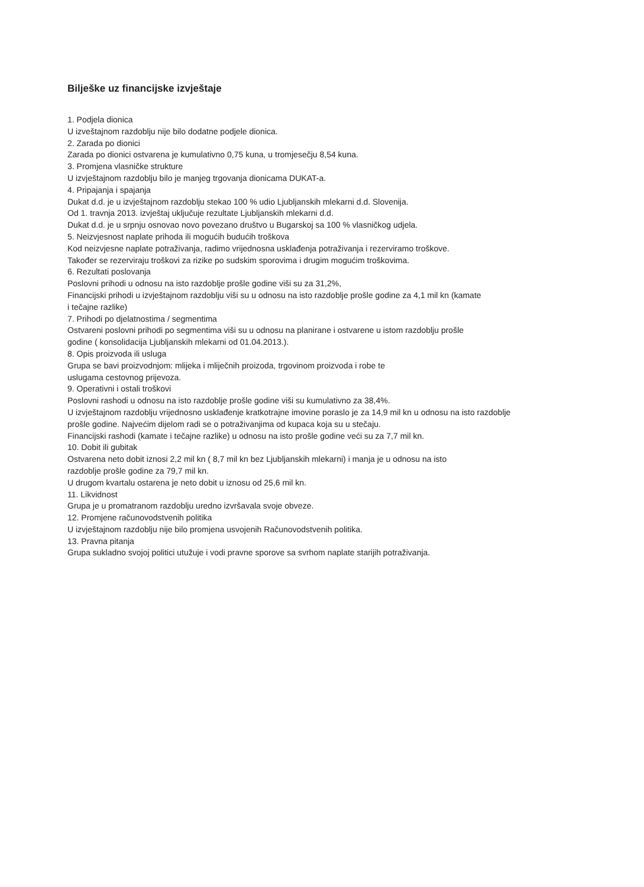Bilješke uz financijske izvještaje
1. Podjela dionica
U izveštajnom razdoblju nije bilo dodatne podjele dionica.
2. Zarada po dionici
Zarada po dionici ostvarena je kumulativno 0,75 kuna, u tromjesečju 8,54 kuna.
3. Promjena vlasničke strukture
U izvještajnom razdoblju bilo je manjeg trgovanja dionicama DUKAT-a.
4. Pripajanja i spajanja
Dukat d.d. je u izvještajnom razdoblju stekao 100 % udio Ljubljanskih mlekarni d.d. Slovenija.
Od 1. travnja 2013. izvještaj uključuje rezultate Ljubljanskih mlekarni d.d.
Dukat d.d. je u srpnju osnovao novo povezano društvo u Bugarskoj sa 100 % vlasničkog udjela.
5. Neizvjesnost naplate prihoda ili mogućih budućih troškova
Kod neizvjesne naplate potraživanja, radimo vrijednosna usklađenja potraživanja i rezerviramo troškove.
Također se rezerviraju troškovi za rizike po sudskim sporovima i drugim mogućim troškovima.
6. Rezultati poslovanja
Poslovni prihodi u odnosu na isto razdoblje prošle godine viši su za 31,2%,
Financijski prihodi u izvještajnom razdoblju viši su u odnosu na isto razdoblje prošle godine za 4,1 mil kn (kamate
i tečajne razlike)
7. Prihodi po djelatnostima / segmentima
Ostvareni poslovni prihodi po segmentima viši su u odnosu na planirane i ostvarene u istom razdoblju prošle
godine ( konsolidacija Ljubljanskih mlekarni od 01.04.2013.).
8. Opis proizvoda ili usluga
Grupa se bavi proizvodnjom: mlijeka i mliječnih proizoda, trgovinom proizvoda i robe te
uslugama cestovnog prijevoza.
9. Operativni i ostali troškovi
Poslovni rashodi u odnosu na isto razdoblje prošle godine viši su kumulativno za 38,4%.
U izvještajnom razdoblju vrijednosno usklađenje kratkotrajne imovine poraslo je za 14,9 mil kn u odnosu na isto razdoblje
prošle godine. Najvećim dijelom radi se o potraživanjima od kupaca koja su u stečaju.
Financijski rashodi (kamate i tečajne razlike) u odnosu na isto prošle godine veći su za 7,7 mil kn.
10. Dobit ili gubitak
Ostvarena neto dobit iznosi 2,2 mil kn ( 8,7 mil kn bez Ljubljanskih mlekarni) i manja je u odnosu na isto
razdoblje prošle godine za 79,7 mil kn.
U drugom kvartalu ostarena je neto dobit u iznosu od 25,6 mil kn.
11. Likvidnost
Grupa je u promatranom razdoblju uredno izvršavala svoje obveze.
12. Promjene računovodstvenih politika
U izvještajnom razdoblju nije bilo promjena usvojenih Računovodstvenih politika.
13. Pravna pitanja
Grupa sukladno svojoj politici utužuje i vodi pravne sporove sa svrhom naplate starijih potraživanja.